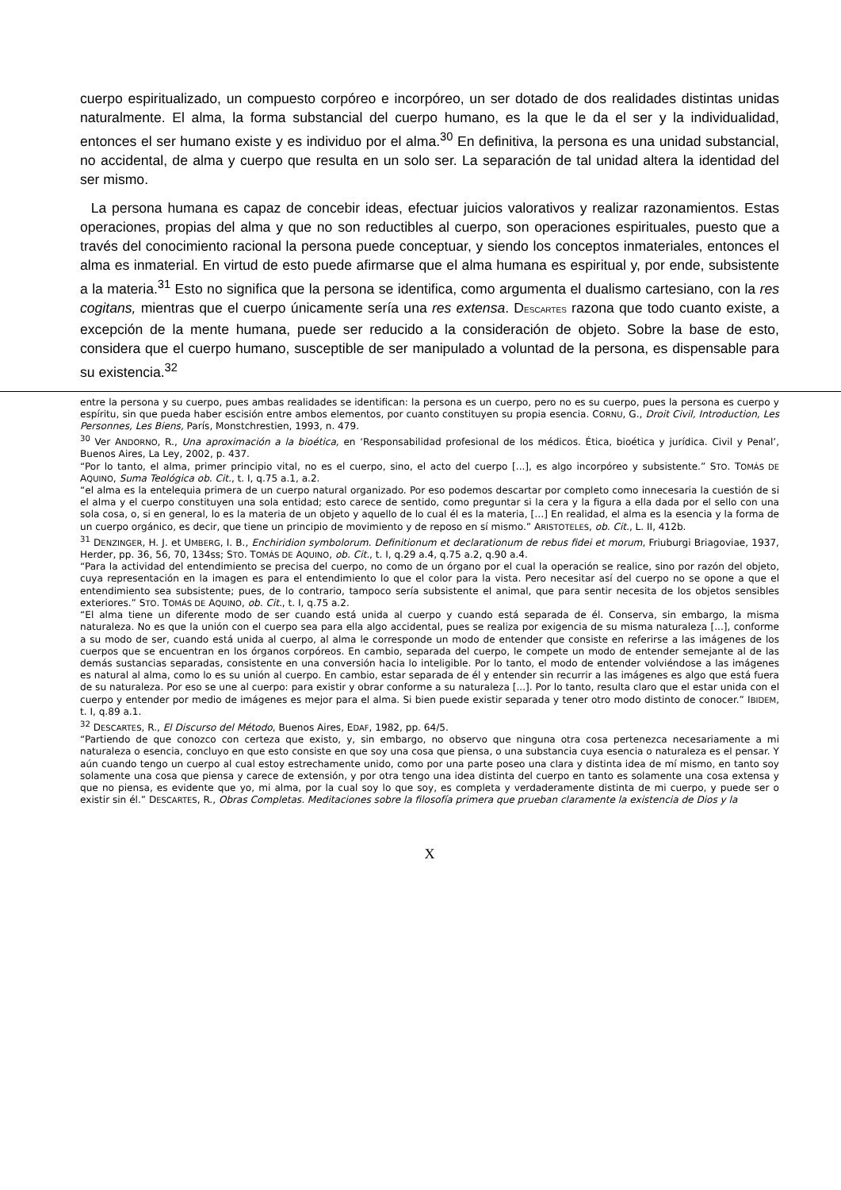cuerpo espiritualizado, un compuesto corpóreo e incorpóreo, un ser dotado de dos realidades distintas unidas naturalmente. El alma, la forma substancial del cuerpo humano, es la que le da el ser y la individualidad, entonces el ser humano existe y es individuo por el alma.<sup>30</sup> En definitiva, la persona es una unidad substancial, no accidental, de alma y cuerpo que resulta en un solo ser. La separación de tal unidad altera la identidad del ser mismo.
La persona humana es capaz de concebir ideas, efectuar juicios valorativos y realizar razonamientos. Estas operaciones, propias del alma y que no son reductibles al cuerpo, son operaciones espirituales, puesto que a través del conocimiento racional la persona puede conceptuar, y siendo los conceptos inmateriales, entonces el alma es inmaterial. En virtud de esto puede afirmarse que el alma humana es espiritual y, por ende, subsistente a la materia.<sup>31</sup> Esto no significa que la persona se identifica, como argumenta el dualismo cartesiano, con la res cogitans, mientras que el cuerpo únicamente sería una res extensa. DESCARTES razona que todo cuanto existe, a excepción de la mente humana, puede ser reducido a la consideración de objeto. Sobre la base de esto, considera que el cuerpo humano, susceptible de ser manipulado a voluntad de la persona, es dispensable para su existencia.<sup>32</sup>
entre la persona y su cuerpo, pues ambas realidades se identifican: la persona es un cuerpo, pero no es su cuerpo, pues la persona es cuerpo y espíritu, sin que pueda haber escisión entre ambos elementos, por cuanto constituyen su propia esencia. CORNU, G., Droit Civil, Introduction, Les Personnes, Les Biens, París, Monstchrestien, 1993, n. 479.
<sup>30</sup> Ver ANDORNO, R., Una aproximación a la bioética, en ‘Responsabilidad profesional de los médicos. Ética, bioética y jurídica. Civil y Penal’, Buenos Aires, La Ley, 2002, p. 437.
“Por lo tanto, el alma, primer principio vital, no es el cuerpo, sino, el acto del cuerpo [...], es algo incorpóreo y subsistente.” STO. TOMÁS DE AQUINO, Suma Teológica ob. Cit., t. I, q.75 a.1, a.2.
“el alma es la entelequia primera de un cuerpo natural organizado. Por eso podemos descartar por completo como innecesaria la cuestión de si el alma y el cuerpo constituyen una sola entidad; esto carece de sentido, como preguntar si la cera y la figura a ella dada por el sello con una sola cosa, o, si en general, lo es la materia de un objeto y aquello de lo cual él es la materia, […] En realidad, el alma es la esencia y la forma de un cuerpo orgánico, es decir, que tiene un principio de movimiento y de reposo en sí mismo.” ARISTOTELES, ob. Cit., L. II, 412b.
<sup>31</sup> DENZINGER, H. J. et UMBERG, I. B., Enchiridion symbolorum. Definitionum et declarationum de rebus fidei et morum, Friuburgi Briagoviae, 1937, Herder, pp. 36, 56, 70, 134ss; STO. TOMÁS DE AQUINO, ob. Cit., t. I, q.29 a.4, q.75 a.2, q.90 a.4.
“Para la actividad del entendimiento se precisa del cuerpo, no como de un órgano por el cual la operación se realice, sino por razón del objeto, cuya representación en la imagen es para el entendimiento lo que el color para la vista. Pero necesitar así del cuerpo no se opone a que el entendimiento sea subsistente; pues, de lo contrario, tampoco sería subsistente el animal, que para sentir necesita de los objetos sensibles exteriores.” STO. TOMÁS DE AQUINO, ob. Cit., t. I, q.75 a.2.
“El alma tiene un diferente modo de ser cuando está unida al cuerpo y cuando está separada de él. Conserva, sin embargo, la misma naturaleza. No es que la unión con el cuerpo sea para ella algo accidental, pues se realiza por exigencia de su misma naturaleza [...], conforme a su modo de ser, cuando está unida al cuerpo, al alma le corresponde un modo de entender que consiste en referirse a las imágenes de los cuerpos que se encuentran en los órganos corpóreos. En cambio, separada del cuerpo, le compete un modo de entender semejante al de las demás sustancias separadas, consistente en una conversión hacia lo inteligible. Por lo tanto, el modo de entender volviéndose a las imágenes es natural al alma, como lo es su unión al cuerpo. En cambio, estar separada de él y entender sin recurrir a las imágenes es algo que está fuera de su naturaleza. Por eso se une al cuerpo: para existir y obrar conforme a su naturaleza [...]. Por lo tanto, resulta claro que el estar unida con el cuerpo y entender por medio de imágenes es mejor para el alma. Si bien puede existir separada y tener otro modo distinto de conocer.” IBIDEM, t. I, q.89 a.1.
<sup>32</sup> DESCARTES, R., El Discurso del Método, Buenos Aires, EDAF, 1982, pp. 64/5.
“Partiendo de que conozco con certeza que existo, y, sin embargo, no observo que ninguna otra cosa pertenezca necesariamente a mi naturaleza o esencia, concluyo en que esto consiste en que soy una cosa que piensa, o una substancia cuya esencia o naturaleza es el pensar. Y aún cuando tengo un cuerpo al cual estoy estrechamente unido, como por una parte poseo una clara y distinta idea de mí mismo, en tanto soy solamente una cosa que piensa y carece de extensión, y por otra tengo una idea distinta del cuerpo en tanto es solamente una cosa extensa y que no piensa, es evidente que yo, mi alma, por la cual soy lo que soy, es completa y verdaderamente distinta de mi cuerpo, y puede ser o existir sin él.” DESCARTES, R., Obras Completas. Meditaciones sobre la filosofía primera que prueban claramente la existencia de Dios y la
X